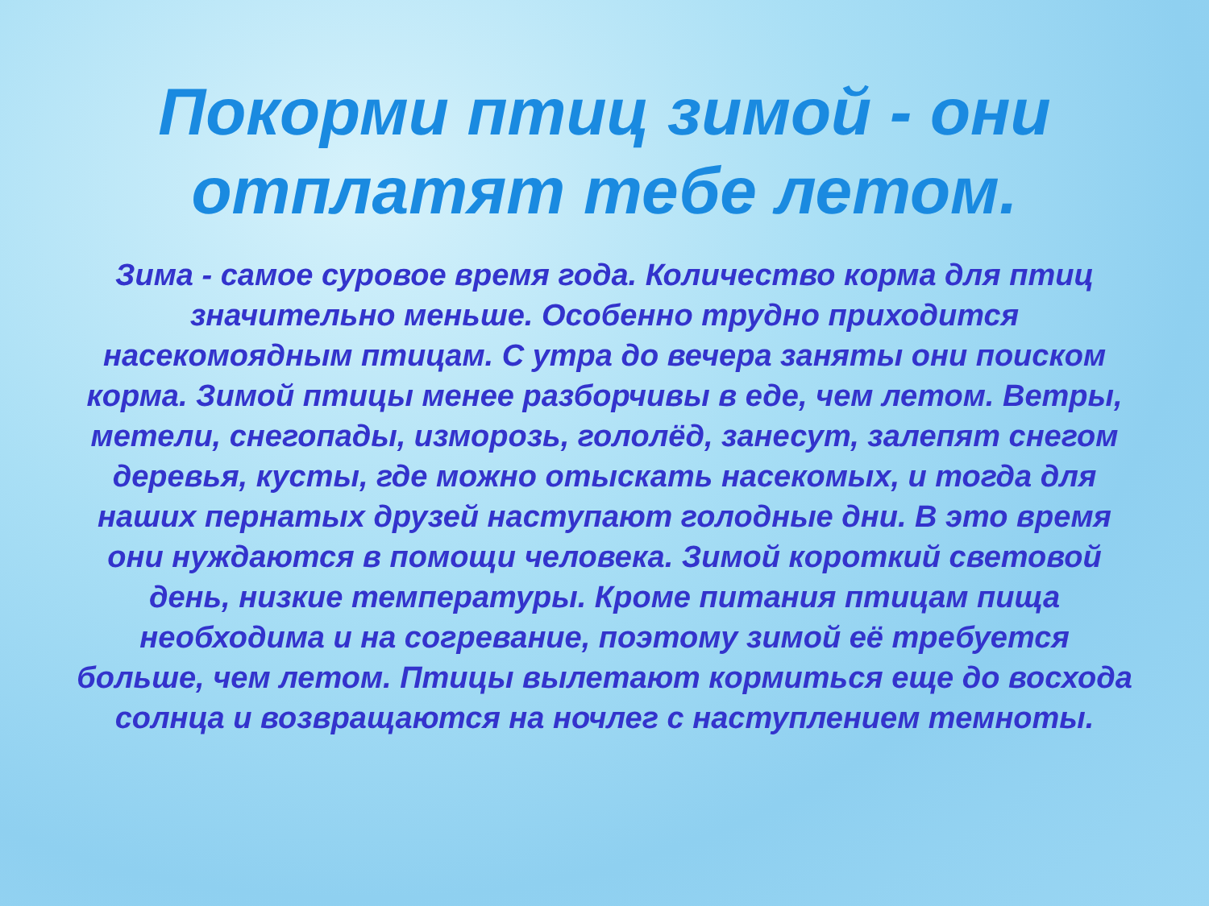Покорми птиц зимой - они
отплатят тебе летом.
Зима - самое суровое время года. Количество корма для птиц значительно меньше. Особенно трудно приходится насекомоядным птицам. С утра до вечера заняты они поиском корма. Зимой птицы менее разборчивы в еде, чем летом. Ветры, метели, снегопады, изморозь, гололёд, занесут, залепят снегом деревья, кусты, где можно отыскать насекомых, и тогда для наших пернатых друзей наступают голодные дни. В это время они нуждаются в помощи человека. Зимой короткий световой день, низкие температуры. Кроме питания птицам пища необходима и на согревание, поэтому зимой её требуется больше, чем летом. Птицы вылетают кормиться еще до восхода солнца и возвращаются на ночлег с наступлением темноты.